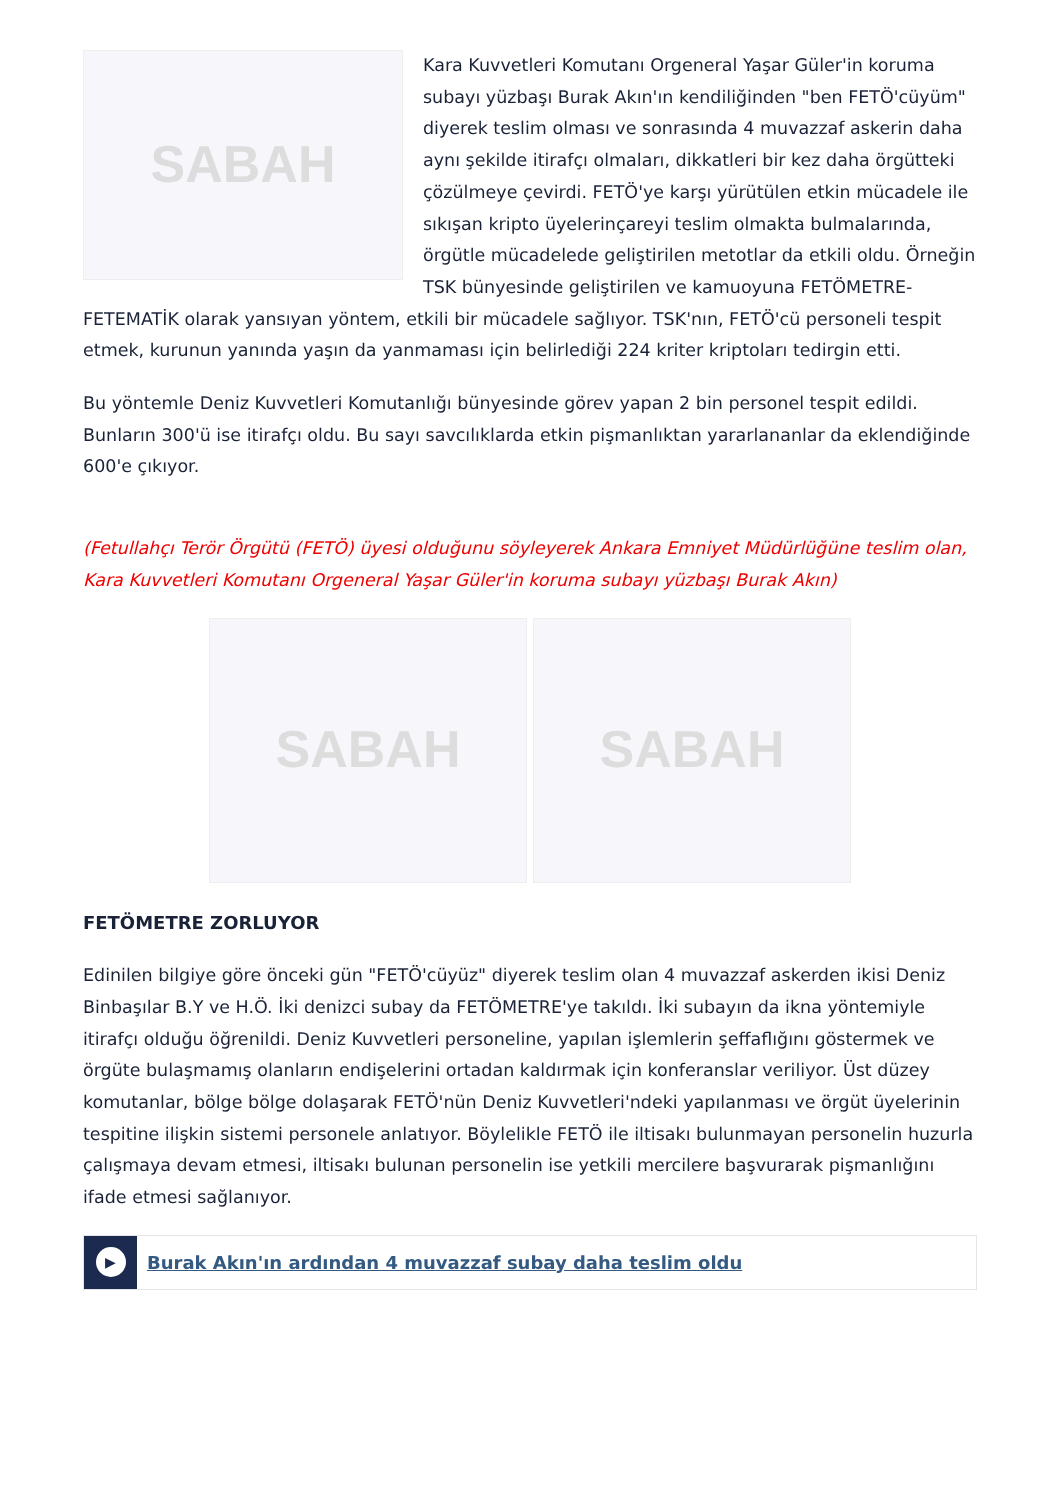SABAH
Kara Kuvvetleri Komutanı Orgeneral Yaşar Güler'in koruma subayı yüzbaşı Burak Akın'ın kendiliğinden "ben FETÖ'cüyüm" diyerek teslim olması ve sonrasında 4 muvazzaf askerin daha aynı şekilde itirafçı olmaları, dikkatleri bir kez daha örgütteki çözülmeye çevirdi. FETÖ'ye karşı yürütülen etkin mücadele ile sıkışan kripto üyelerinçareyi teslim olmakta bulmalarında, örgütle mücadelede geliştirilen metotlar da etkili oldu. Örneğin TSK bünyesinde geliştirilen ve kamuoyuna FETÖMETRE-FETEMATİK olarak yansıyan yöntem, etkili bir mücadele sağlıyor. TSK'nın, FETÖ'cü personeli tespit etmek, kurunun yanında yaşın da yanmaması için belirlediği 224 kriter kriptoları tedirgin etti.
Bu yöntemle Deniz Kuvvetleri Komutanlığı bünyesinde görev yapan 2 bin personel tespit edildi. Bunların 300'ü ise itirafçı oldu. Bu sayı savcılıklarda etkin pişmanlıktan yararlananlar da eklendiğinde 600'e çıkıyor.
(Fetullahçı Terör Örgütü (FETÖ) üyesi olduğunu söyleyerek Ankara Emniyet Müdürlüğüne teslim olan, Kara Kuvvetleri Komutanı Orgeneral Yaşar Güler'in koruma subayı yüzbaşı Burak Akın)
SABAH SABAH
FETÖMETRE ZORLUYOR
Edinilen bilgiye göre önceki gün "FETÖ'cüyüz" diyerek teslim olan 4 muvazzaf askerden ikisi Deniz Binbaşılar B.Y ve H.Ö. İki denizci subay da FETÖMETRE'ye takıldı. İki subayın da ikna yöntemiyle itirafçı olduğu öğrenildi. Deniz Kuvvetleri personeline, yapılan işlemlerin şeffaflığını göstermek ve örgüte bulaşmamış olanların endişelerini ortadan kaldırmak için konferanslar veriliyor. Üst düzey komutanlar, bölge bölge dolaşarak FETÖ'nün Deniz Kuvvetleri'ndeki yapılanması ve örgüt üyelerinin tespitine ilişkin sistemi personele anlatıyor. Böylelikle FETÖ ile iltisakı bulunmayan personelin huzurla çalışmaya devam etmesi, iltisakı bulunan personelin ise yetkili mercilere başvurarak pişmanlığını ifade etmesi sağlanıyor.
▶
Burak Akın'ın ardından 4 muvazzaf subay daha teslim oldu